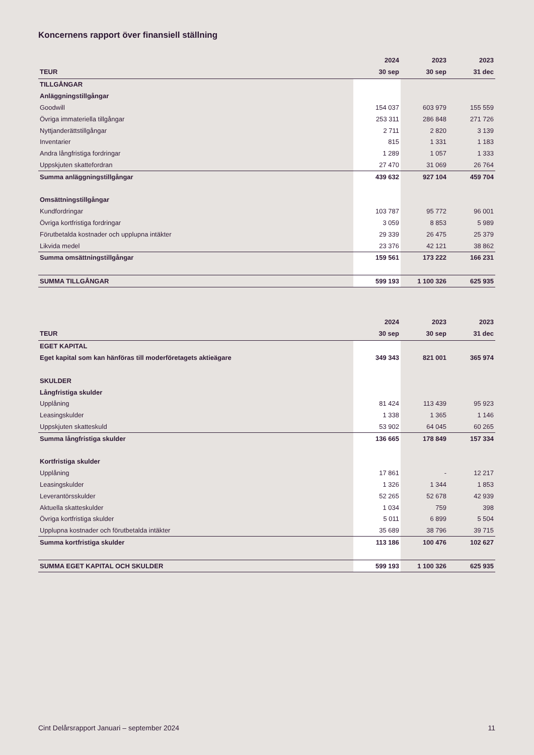Koncernens rapport över finansiell ställning
| | 2024 | 2023 | 2023 |
| --- | --- | --- | --- |
| TEUR | 30 sep | 30 sep | 31 dec |
| TILLGÅNGAR | | | |
| Anläggningstillgångar | | | |
| Goodwill | 154 037 | 603 979 | 155 559 |
| Övriga immateriella tillgångar | 253 311 | 286 848 | 271 726 |
| Nyttjanderättstillgångar | 2 711 | 2 820 | 3 139 |
| Inventarier | 815 | 1 331 | 1 183 |
| Andra långfristiga fordringar | 1 289 | 1 057 | 1 333 |
| Uppskjuten skattefordran | 27 470 | 31 069 | 26 764 |
| Summa anläggningstillgångar | 439 632 | 927 104 | 459 704 |
| Omsättningstillgångar | | | |
| Kundfordringar | 103 787 | 95 772 | 96 001 |
| Övriga kortfristiga fordringar | 3 059 | 8 853 | 5 989 |
| Förutbetalda kostnader och upplupna intäkter | 29 339 | 26 475 | 25 379 |
| Likvida medel | 23 376 | 42 121 | 38 862 |
| Summa omsättningstillgångar | 159 561 | 173 222 | 166 231 |
| SUMMA TILLGÅNGAR | 599 193 | 1 100 326 | 625 935 |
| | 2024 | 2023 | 2023 |
| --- | --- | --- | --- |
| TEUR | 30 sep | 30 sep | 31 dec |
| EGET KAPITAL | | | |
| Eget kapital som kan hänföras till moderföretagets aktieägare | 349 343 | 821 001 | 365 974 |
| SKULDER | | | |
| Långfristiga skulder | | | |
| Upplåning | 81 424 | 113 439 | 95 923 |
| Leasingskulder | 1 338 | 1 365 | 1 146 |
| Uppskjuten skatteskuld | 53 902 | 64 045 | 60 265 |
| Summa långfristiga skulder | 136 665 | 178 849 | 157 334 |
| Kortfristiga skulder | | | |
| Upplåning | 17 861 | - | 12 217 |
| Leasingskulder | 1 326 | 1 344 | 1 853 |
| Leverantörsskulder | 52 265 | 52 678 | 42 939 |
| Aktuella skatteskulder | 1 034 | 759 | 398 |
| Övriga kortfristiga skulder | 5 011 | 6 899 | 5 504 |
| Upplupna kostnader och förutbetalda intäkter | 35 689 | 38 796 | 39 715 |
| Summa kortfristiga skulder | 113 186 | 100 476 | 102 627 |
| SUMMA EGET KAPITAL OCH SKULDER | 599 193 | 1 100 326 | 625 935 |
Cint Delårsrapport Januari – september 2024 11